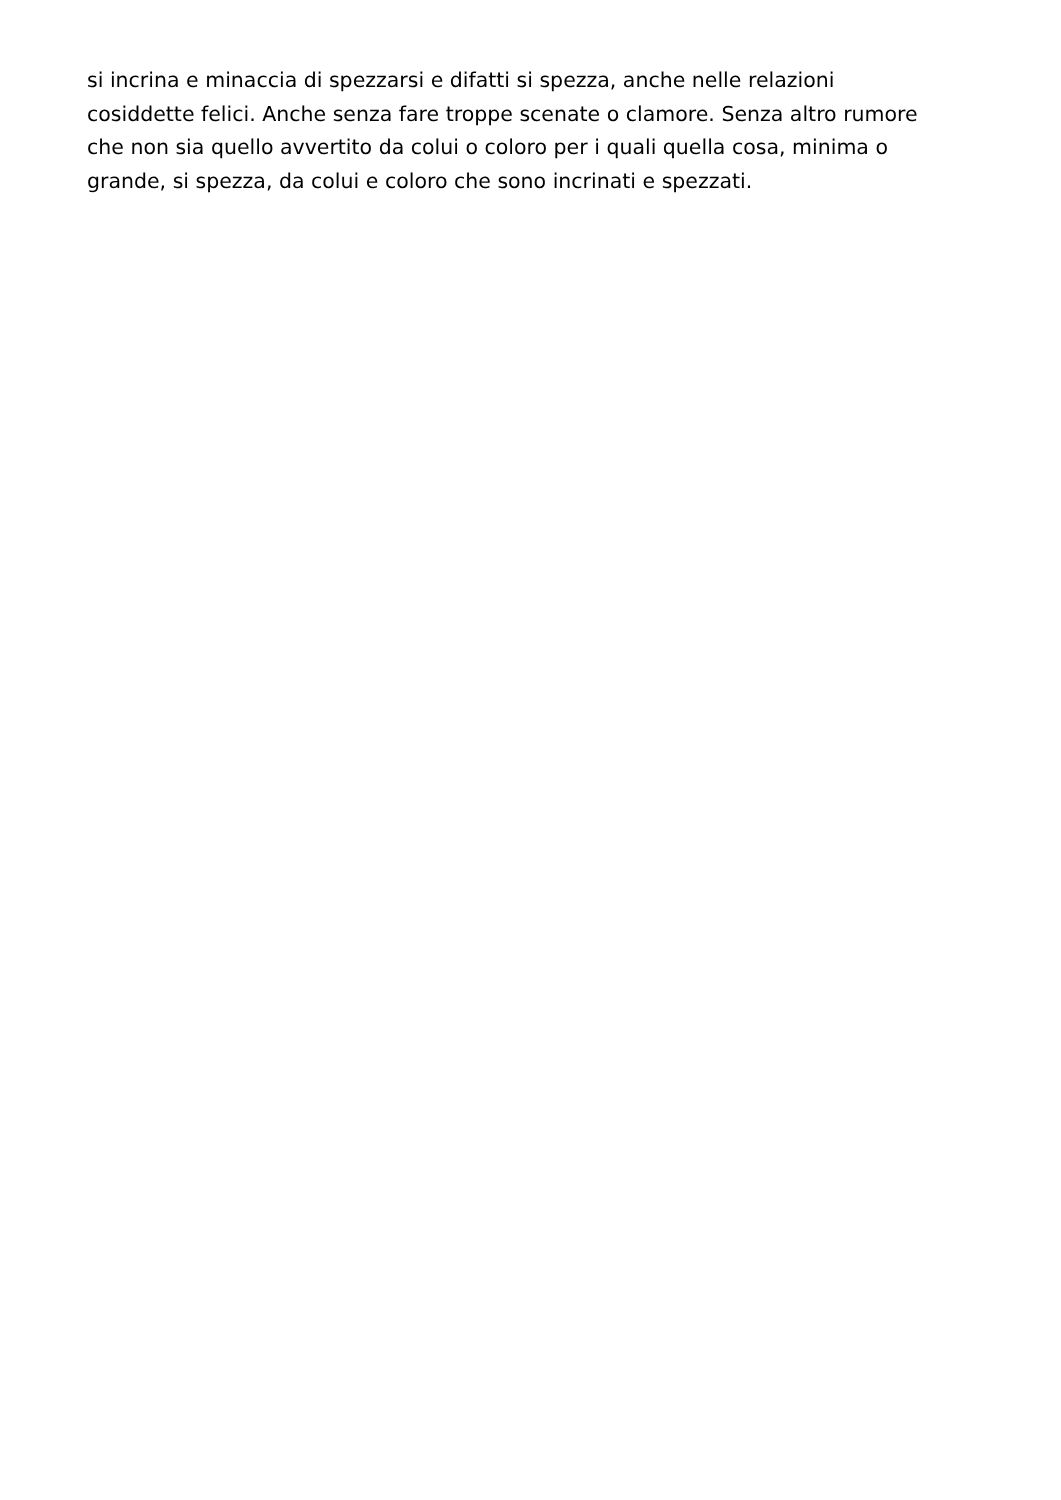si incrina e minaccia di spezzarsi e difatti si spezza, anche nelle relazioni
cosiddette felici. Anche senza fare troppe scenate o clamore. Senza altro rumore
che non sia quello avvertito da colui o coloro per i quali quella cosa, minima o
grande, si spezza, da colui e coloro che sono incrinati e spezzati.